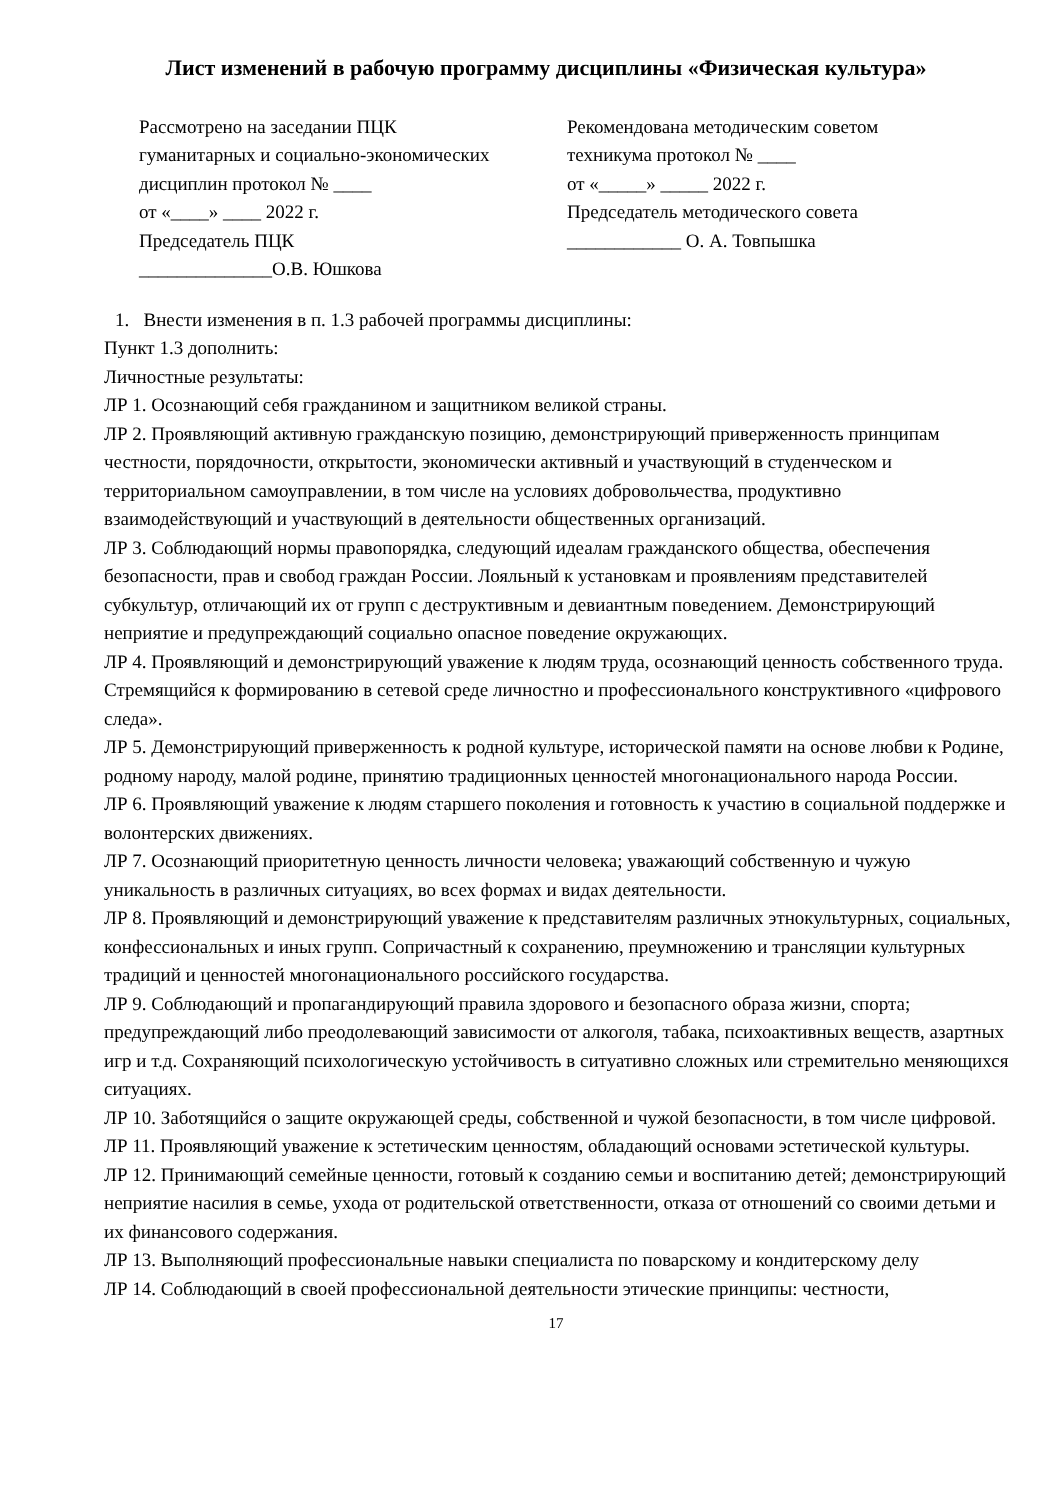Лист изменений в рабочую программу дисциплины «Физическая культура»
Рассмотрено на заседании ПЦК
гуманитарных и социально-экономических
дисциплин протокол № ____
от «____» ____ 2022 г.
Председатель ПЦК
______________О.В. Юшкова
Рекомендована методическим советом
техникума протокол № ____
от «_____» _____ 2022 г.
Председатель методического совета
____________ О. А. Товпышка
1. Внести изменения в п. 1.3 рабочей программы дисциплины:
Пункт 1.3 дополнить:
Личностные результаты:
ЛР 1. Осознающий себя гражданином и защитником великой страны.
ЛР 2. Проявляющий активную гражданскую позицию, демонстрирующий приверженность принципам честности, порядочности, открытости, экономически активный и участвующий в студенческом и территориальном самоуправлении, в том числе на условиях добровольчества, продуктивно взаимодействующий и участвующий в деятельности общественных организаций.
ЛР 3. Соблюдающий нормы правопорядка, следующий идеалам гражданского общества, обеспечения безопасности, прав и свобод граждан России. Лояльный к установкам и проявлениям представителей субкультур, отличающий их от групп с деструктивным и девиантным поведением. Демонстрирующий неприятие и предупреждающий социально опасное поведение окружающих.
ЛР 4. Проявляющий и демонстрирующий уважение к людям труда, осознающий ценность собственного труда. Стремящийся к формированию в сетевой среде личностно и профессионального конструктивного «цифрового следа».
ЛР 5. Демонстрирующий приверженность к родной культуре, исторической памяти на основе любви к Родине, родному народу, малой родине, принятию традиционных ценностей многонационального народа России.
ЛР 6. Проявляющий уважение к людям старшего поколения и готовность к участию в социальной поддержке и волонтерских движениях.
ЛР 7. Осознающий приоритетную ценность личности человека; уважающий собственную и чужую уникальность в различных ситуациях, во всех формах и видах деятельности.
ЛР 8. Проявляющий и демонстрирующий уважение к представителям различных этнокультурных, социальных, конфессиональных и иных групп. Сопричастный к сохранению, преумножению и трансляции культурных традиций и ценностей многонационального российского государства.
ЛР 9. Соблюдающий и пропагандирующий правила здорового и безопасного образа жизни, спорта; предупреждающий либо преодолевающий зависимости от алкоголя, табака, психоактивных веществ, азартных игр и т.д. Сохраняющий психологическую устойчивость в ситуативно сложных или стремительно меняющихся ситуациях.
ЛР 10. Заботящийся о защите окружающей среды, собственной и чужой безопасности, в том числе цифровой.
ЛР 11. Проявляющий уважение к эстетическим ценностям, обладающий основами эстетической культуры.
ЛР 12. Принимающий семейные ценности, готовый к созданию семьи и воспитанию детей; демонстрирующий неприятие насилия в семье, ухода от родительской ответственности, отказа от отношений со своими детьми и их финансового содержания.
ЛР 13. Выполняющий профессиональные навыки специалиста по поварскому и кондитерскому делу
ЛР 14. Соблюдающий в своей профессиональной деятельности этические принципы: честности,
17